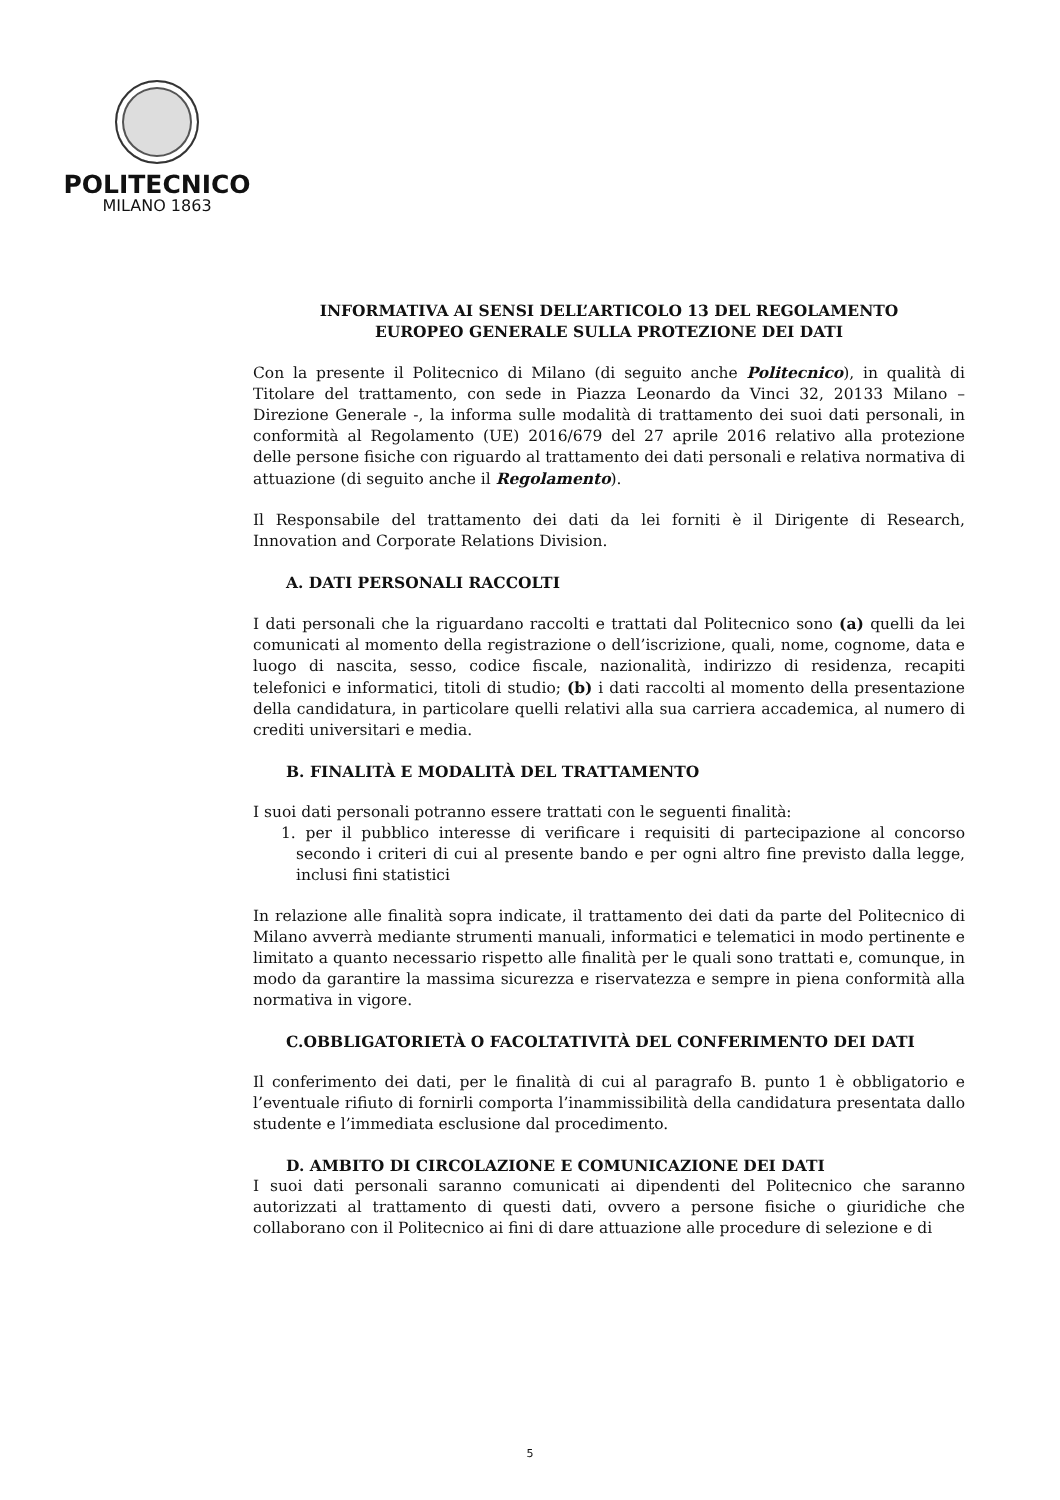POLITECNICO
MILANO 1863
INFORMATIVA AI SENSI DELL’ARTICOLO 13 DEL REGOLAMENTO
EUROPEO GENERALE SULLA PROTEZIONE DEI DATI
Con la presente il Politecnico di Milano (di seguito anche Politecnico), in qualità di Titolare del trattamento, con sede in Piazza Leonardo da Vinci 32, 20133 Milano – Direzione Generale -, la informa sulle modalità di trattamento dei suoi dati personali, in conformità al Regolamento (UE) 2016/679 del 27 aprile 2016 relativo alla protezione delle persone fisiche con riguardo al trattamento dei dati personali e relativa normativa di attuazione (di seguito anche il Regolamento).
Il Responsabile del trattamento dei dati da lei forniti è il Dirigente di Research, Innovation and Corporate Relations Division.
A. DATI PERSONALI RACCOLTI
I dati personali che la riguardano raccolti e trattati dal Politecnico sono (a) quelli da lei comunicati al momento della registrazione o dell’iscrizione, quali, nome, cognome, data e luogo di nascita, sesso, codice fiscale, nazionalità, indirizzo di residenza, recapiti telefonici e informatici, titoli di studio; (b) i dati raccolti al momento della presentazione della candidatura, in particolare quelli relativi alla sua carriera accademica, al numero di crediti universitari e media.
B. FINALITÀ E MODALITÀ DEL TRATTAMENTO
I suoi dati personali potranno essere trattati con le seguenti finalità:
1. per il pubblico interesse di verificare i requisiti di partecipazione al concorso secondo i criteri di cui al presente bando e per ogni altro fine previsto dalla legge, inclusi fini statistici
In relazione alle finalità sopra indicate, il trattamento dei dati da parte del Politecnico di Milano avverrà mediante strumenti manuali, informatici e telematici in modo pertinente e limitato a quanto necessario rispetto alle finalità per le quali sono trattati e, comunque, in modo da garantire la massima sicurezza e riservatezza e sempre in piena conformità alla normativa in vigore.
C.OBBLIGATORIETÀ O FACOLTATIVITÀ DEL CONFERIMENTO DEI DATI
Il conferimento dei dati, per le finalità di cui al paragrafo B. punto 1 è obbligatorio e l’eventuale rifiuto di fornirli comporta l’inammissibilità della candidatura presentata dallo studente e l’immediata esclusione dal procedimento.
D. AMBITO DI CIRCOLAZIONE E COMUNICAZIONE DEI DATI
I suoi dati personali saranno comunicati ai dipendenti del Politecnico che saranno autorizzati al trattamento di questi dati, ovvero a persone fisiche o giuridiche che collaborano con il Politecnico ai fini di dare attuazione alle procedure di selezione e di
5